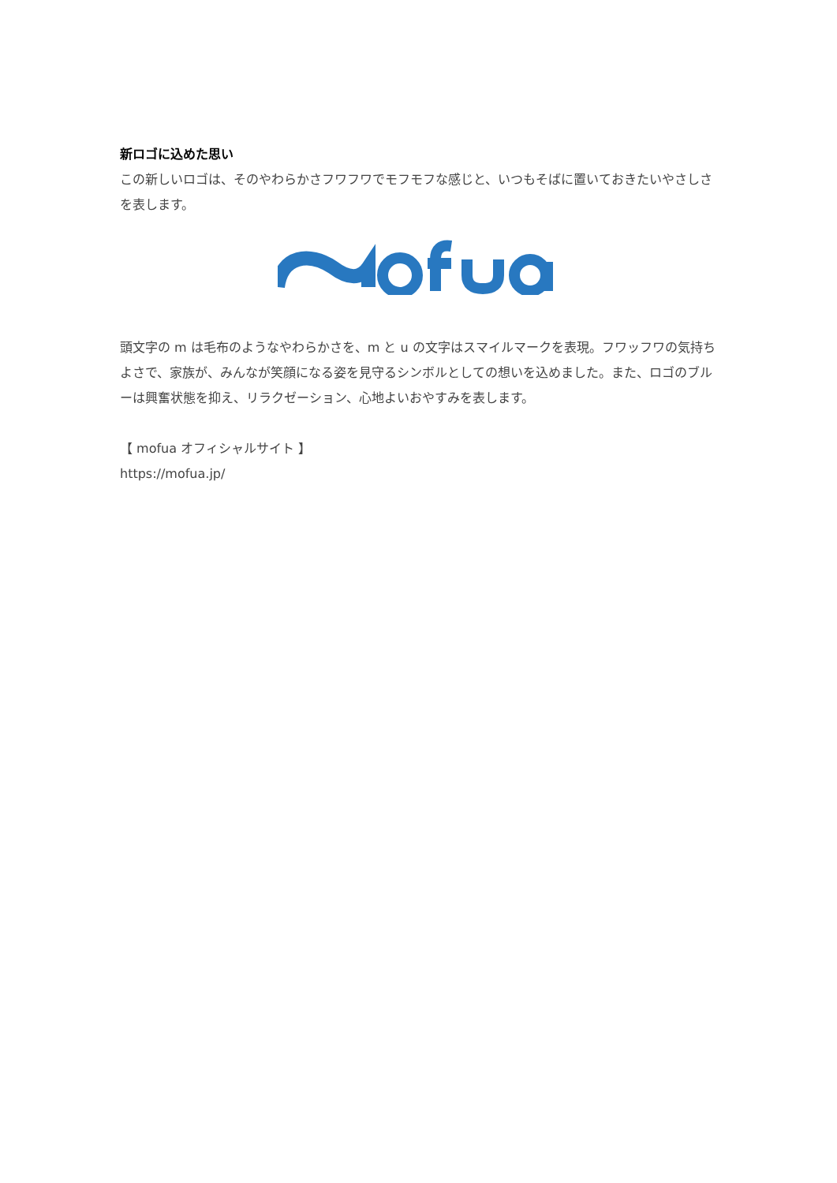新ロゴに込めた思い
この新しいロゴは、そのやわらかさフワフワでモフモフな感じと、いつもそばに置いておきたいやさしさを表します。
頭文字の m は毛布のようなやわらかさを、m と u の文字はスマイルマークを表現。フワッフワの気持ちよさで、家族が、みんなが笑顔になる姿を見守るシンボルとしての想いを込めました。また、ロゴのブルーは興奮状態を抑え、リラクゼーション、心地よいおやすみを表します。
【 mofua オフィシャルサイト 】
https://mofua.jp/